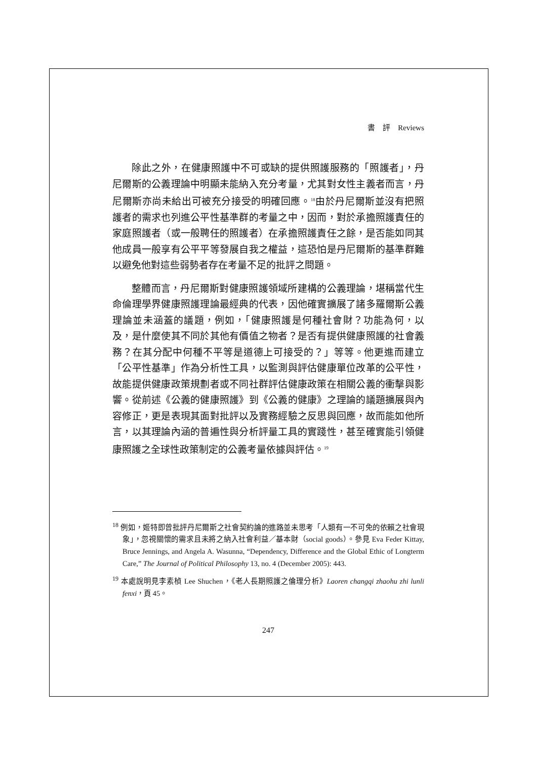書　評　Reviews
除此之外，在健康照護中不可或缺的提供照護服務的「照護者」，丹尼爾斯的公義理論中明顯未能納入充分考量，尤其對女性主義者而言，丹尼爾斯亦尚未給出可被充分接受的明確回應。<sup>18</sup>由於丹尼爾斯並沒有把照護者的需求也列進公平性基準群的考量之中，因而，對於承擔照護責任的家庭照護者（或一般聘任的照護者）在承擔照護責任之餘，是否能如同其他成員一般享有公平平等發展自我之權益，這恐怕是丹尼爾斯的基準群難以避免他對這些弱勢者存在考量不足的批評之問題。
整體而言，丹尼爾斯對健康照護領域所建構的公義理論，堪稱當代生命倫理學界健康照護理論最經典的代表，因他確實擴展了諸多羅爾斯公義理論並未涵蓋的議題，例如，「健康照護是何種社會財？功能為何，以及，是什麼使其不同於其他有價值之物者？是否有提供健康照護的社會義務？在其分配中何種不平等是道德上可接受的？」等等。他更進而建立「公平性基準」作為分析性工具，以監測與評估健康單位改革的公平性，故能提供健康政策規劃者或不同社群評估健康政策在相關公義的衝擊與影響。從前述《公義的健康照護》到《公義的健康》之理論的議題擴展與內容修正，更是表現其面對批評以及實務經驗之反思與回應，故而能如他所言，以其理論內涵的普遍性與分析評量工具的實踐性，甚至確實能引領健康照護之全球性政策制定的公義考量依據與評估。<sup>19</sup>
<sup>18</sup> 例如，姬特即曾批評丹尼爾斯之社會契約論的進路並未思考「人類有一不可免的依賴之社會現象」，忽視關懷的需求且未將之納入社會利益／基本財（social goods）。參見 Eva Feder Kittay, Bruce Jennings, and Angela A. Wasunna, “Dependency, Difference and the Global Ethic of Longterm Care,” The Journal of Political Philosophy 13, no. 4 (December 2005): 443.
<sup>19</sup> 本處說明見李素楨 Lee Shuchen，《老人長期照護之倫理分析》Laoren changqi zhaohu zhi lunli fenxi，頁 45。
247